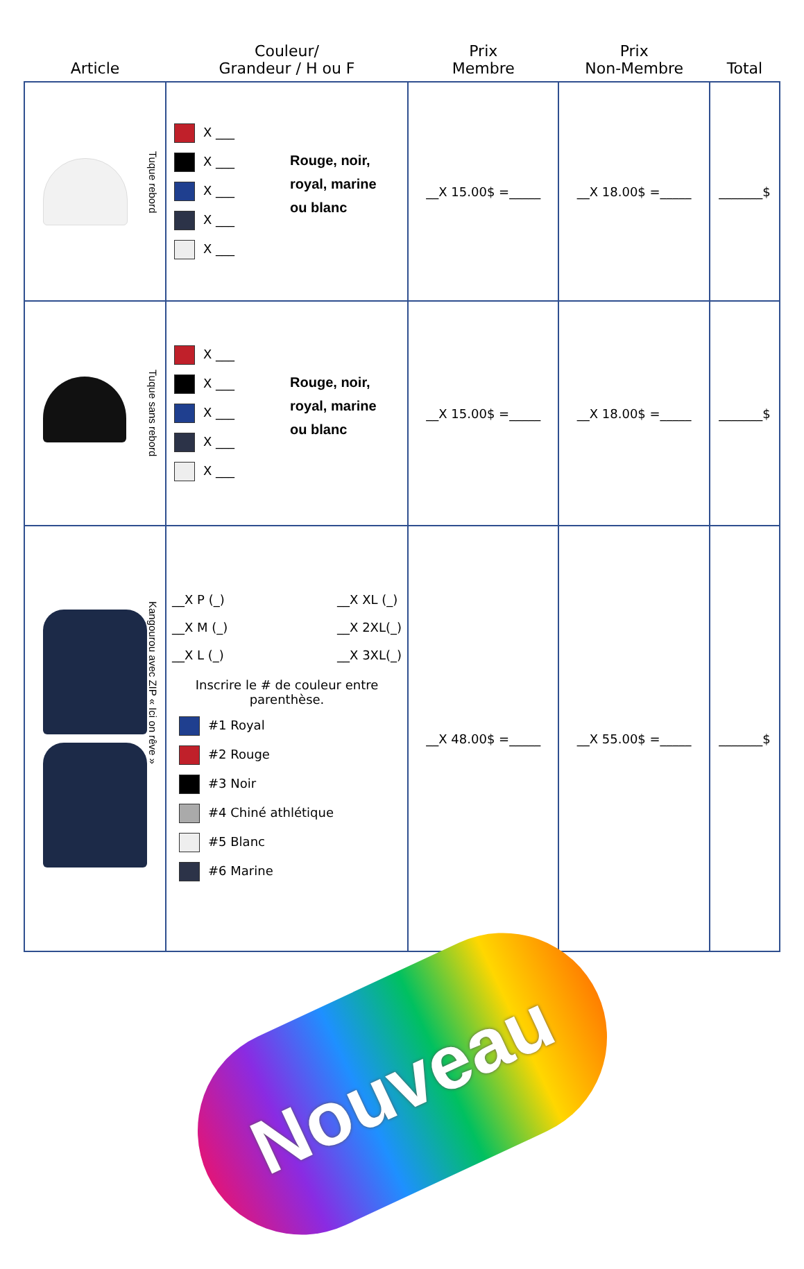| Article | Couleur/ Grandeur / H ou F | Prix Membre | Prix Non-Membre | Total |
| --- | --- | --- | --- | --- |
| Tuque rebord | X ___ X ___ X ___ X ___ X ___ Rouge, noir, royal, marine ou blanc | __X 15.00$ =_____ | __X 18.00$ =_____ | _______$ |
| Tuque sans rebord | X ___ X ___ X ___ X ___ X ___ Rouge, noir, royal, marine ou blanc | __X 15.00$ =_____ | __X 18.00$ =_____ | _______$ |
| Kangourou avec ZIP « Ici on rêve » | __X P (_) __X M (_) __X L (_) __X XL (_) __X 2XL(_) __X 3XL(_) Inscrire le # de couleur entre parenthèse. #1 Royal #2 Rouge #3 Noir #4 Chiné athlétique #5 Blanc #6 Marine | __X 48.00$ =_____ | __X 55.00$ =_____ | _______$ |
Nouveau